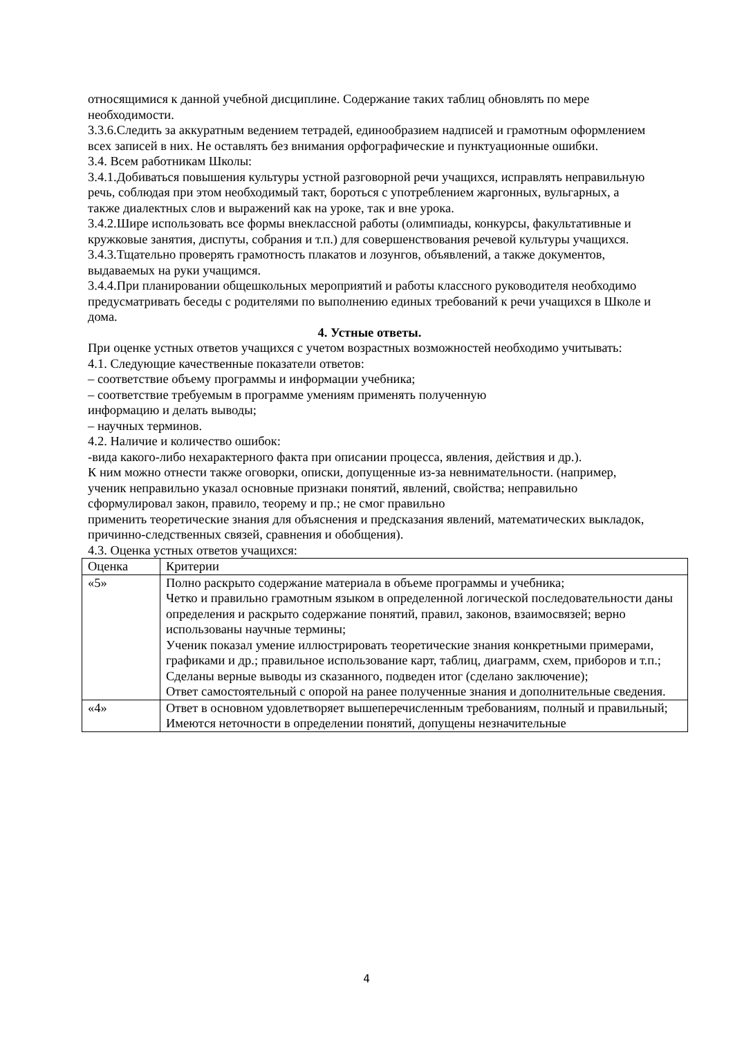относящимися к данной учебной дисциплине. Содержание таких таблиц обновлять по мере необходимости.
3.3.6.Следить за аккуратным ведением тетрадей, единообразием надписей и грамотным оформлением всех записей в них. Не оставлять без внимания орфографические и пунктуационные ошибки.
3.4. Всем работникам Школы:
3.4.1.Добиваться повышения культуры устной разговорной речи учащихся, исправлять неправильную речь, соблюдая при этом необходимый такт, бороться с употреблением жаргонных, вульгарных, а также диалектных слов и выражений как на уроке, так и вне урока.
3.4.2.Шире использовать все формы внеклассной работы (олимпиады, конкурсы, факультативные и кружковые занятия, диспуты, собрания и т.п.) для совершенствования речевой культуры учащихся.
3.4.3.Тщательно проверять грамотность плакатов и лозунгов, объявлений, а также документов, выдаваемых на руки учащимся.
3.4.4.При планировании общешкольных мероприятий и работы классного руководителя необходимо предусматривать беседы с родителями по выполнению единых требований к речи учащихся в Школе и дома.
4. Устные ответы.
При оценке устных ответов учащихся с учетом возрастных возможностей необходимо учитывать:
4.1. Следующие качественные показатели ответов:
– соответствие объему программы и информации учебника;
– соответствие требуемым в программе умениям применять полученную
информацию и делать выводы;
– научных терминов.
4.2. Наличие и количество ошибок:
-вида какого-либо нехарактерного факта при описании процесса, явления, действия и др.).
К ним можно отнести также оговорки, описки, допущенные из-за невнимательности. (например, ученик неправильно указал основные признаки понятий, явлений, свойства; неправильно сформулировал закон, правило, теорему и пр.; не смог правильно
применить теоретические знания для объяснения и предсказания явлений, математических выкладок, причинно-следственных связей, сравнения и обобщения).
4.3. Оценка устных ответов учащихся:
| Оценка | Критерии |
| «5» | Полно раскрыто содержание материала в объеме программы и учебника; Четко и правильно грамотным языком в определенной логической последовательности даны определения и раскрыто содержание понятий, правил, законов, взаимосвязей; верно использованы научные термины; Ученик показал умение иллюстрировать теоретические знания конкретными примерами, графиками и др.; правильное использование карт, таблиц, диаграмм, схем, приборов и т.п.; Сделаны верные выводы из сказанного, подведен итог (сделано заключение); Ответ самостоятельный с опорой на ранее полученные знания и дополнительные сведения. |
| «4» | Ответ в основном удовлетворяет вышеперечисленным требованиям, полный и правильный; Имеются неточности в определении понятий, допущены незначительные |
4